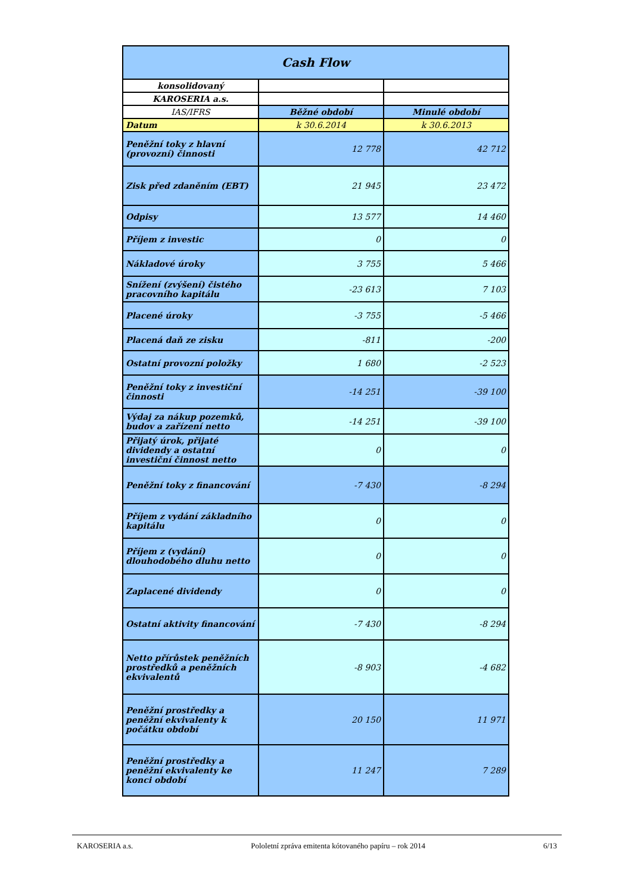| Cash Flow | | |
| --- | --- | --- |
| konsolidovaný | | |
| KAROSERIA a.s. | | |
| IAS/IFRS | Běžné období | Minulé období |
| Datum | k 30.6.2014 | k 30.6.2013 |
| Peněžní toky z hlavní (provozní) činnosti | 12 778 | 42 712 |
| Zisk před zdaněním (EBT) | 21 945 | 23 472 |
| Odpisy | 13 577 | 14 460 |
| Příjem z investic | 0 | 0 |
| Nákladové úroky | 3 755 | 5 466 |
| Snížení (zvýšení) čistého pracovního kapitálu | -23 613 | 7 103 |
| Placené úroky | -3 755 | -5 466 |
| Placená daň ze zisku | -811 | -200 |
| Ostatní provozní položky | 1 680 | -2 523 |
| Peněžní toky z investiční činnosti | -14 251 | -39 100 |
| Výdaj za nákup pozemků, budov a zařízení netto | -14 251 | -39 100 |
| Přijatý úrok, přijaté dividendy a ostatní investiční činnost netto | 0 | 0 |
| Peněžní toky z financování | -7 430 | -8 294 |
| Příjem z vydání základního kapitálu | 0 | 0 |
| Příjem z (vydání) dlouhodobého dluhu netto | 0 | 0 |
| Zaplacené dividendy | 0 | 0 |
| Ostatní aktivity financování | -7 430 | -8 294 |
| Netto přírůstek peněžních prostředků a peněžních ekvivalentů | -8 903 | -4 682 |
| Peněžní prostředky a peněžní ekvivalenty k počátku období | 20 150 | 11 971 |
| Peněžní prostředky a peněžní ekvivalenty ke konci období | 11 247 | 7 289 |
KAROSERIA a.s. Pololetní zpráva emitenta kótovaného papíru – rok 2014 6/13